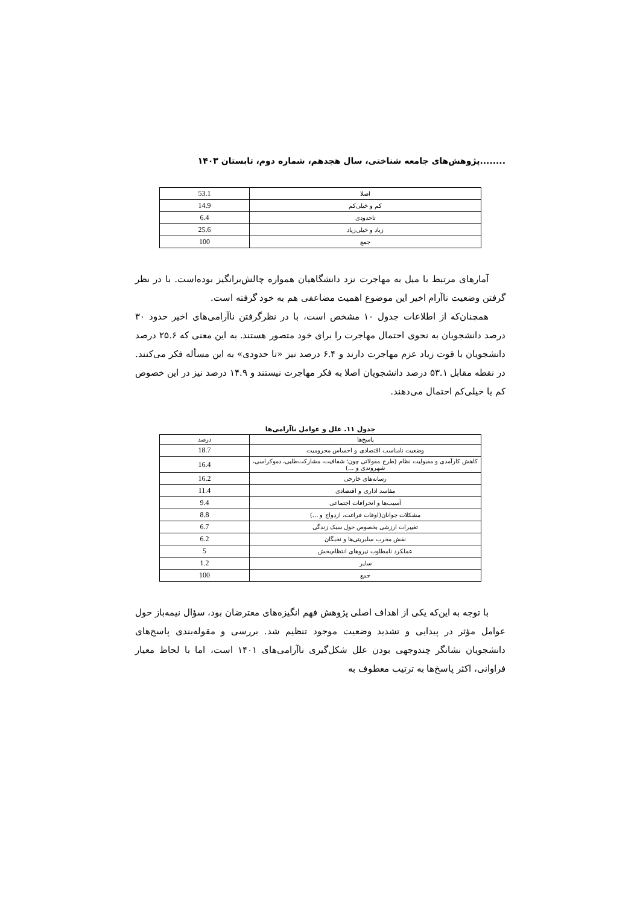........پژوهش‌های جامعه شناختی، سال هجدهم، شماره دوم، تابستان ۱۴۰۳
| اصلا | 53.1 |
| کم و خیلی‌کم | 14.9 |
| تاحدودی | 6.4 |
| زیاد و خیلی‌زیاد | 25.6 |
| جمع | 100 |
آمارهای مرتبط با میل به مهاجرت نزد دانشگاهیان همواره چالش‌برانگیز بوده‌است. با در نظر گرفتن وضعیت ناآرام اخیر این موضوع اهمیت مضاعفی هم به خود گرفته است.
همچنان‌که از اطلاعات جدول ۱۰ مشخص است، با در نظرگرفتن ناآرامی‌های اخیر حدود ۳۰ درصد دانشجویان به نحوی احتمال مهاجرت را برای خود متصور هستند. به این معنی که ۲۵.۶ درصد دانشجویان با قوت زیاد عزم مهاجرت دارند و ۶.۴ درصد نیز «تا حدودی» به این مسأله فکر می‌کنند. در نقطه مقابل ۵۳.۱ درصد دانشجویان اصلا به فکر مهاجرت نیستند و ۱۴.۹ درصد نیز در این خصوص کم یا خیلی‌کم احتمال می‌دهند.
جدول ۱۱. علل و عوامل ناآرامی‌ها
| پاسخ‌ها | درصد |
| --- | --- |
| وضعیت نامناسب اقتصادی و احساس محرومیت | 18.7 |
| کاهش کارآمدی و مقبولیت نظام (طرح مقولاتی چون؛ شفافیت، مشارکت‌طلبی، دموکراسی، شهروندی و ...) | 16.4 |
| رسانه‌های خارجی | 16.2 |
| مفاسد اداری و اقتصادی | 11.4 |
| آسیب‌ها و انحرافات اجتماعی | 9.4 |
| مشکلات جوانان(اوقات فراغت، ازدواج و ...) | 8.8 |
| تغییرات ارزشی بخصوص حول سبک زندگی | 6.7 |
| نقش مخرب سلبریتی‌ها و نخبگان | 6.2 |
| عملکرد نامطلوب نیروهای انتظام‌بخش | 5 |
| سایر | 1.2 |
| جمع | 100 |
با توجه به این‌که یکی از اهداف اصلی پژوهش فهم انگیزه‌های معترضان بود، سؤال نیمه‌باز حول عوامل مؤثر در پیدایی و تشدید وضعیت موجود تنظیم شد. بررسی و مقوله‌بندی پاسخ‌های دانشجویان نشانگر چندوجهی بودن علل شکل‌گیری ناآرامی‌های ۱۴۰۱ است، اما با لحاظ معیار فراوانی، اکثر پاسخ‌ها به ترتیب معطوف به